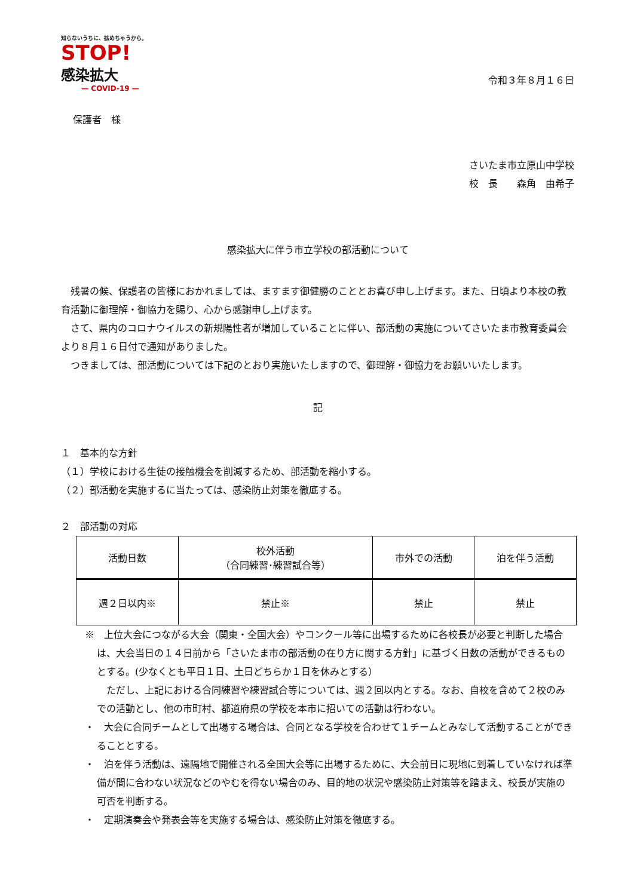知らないうちに、拡めちゃうから。
STOP!
感染拡大
— COVID-19 —
令和３年８月１６日
保護者　様
さいたま市立原山中学校
校　長　　森角　由希子
感染拡大に伴う市立学校の部活動について
　残暑の候、保護者の皆様におかれましては、ますます御健勝のこととお喜び申し上げます。また、日頃より本校の教育活動に御理解・御協力を賜り、心から感謝申し上げます。
　さて、県内のコロナウイルスの新規陽性者が増加していることに伴い、部活動の実施についてさいたま市教育委員会より８月１６日付で通知がありました。
　つきましては、部活動については下記のとおり実施いたしますので、御理解・御協力をお願いいたします。
記
１　基本的な方針
（１）学校における生徒の接触機会を削減するため、部活動を縮小する。
（２）部活動を実施するに当たっては、感染防止対策を徹底する。
２　部活動の対応
| 活動日数 | 校外活動 （合同練習･練習試合等） | 市外での活動 | 泊を伴う活動 |
| --- | --- | --- | --- |
| 週２日以内※ | 禁止※ | 禁止 | 禁止 |
※　上位大会につながる大会（関東・全国大会）やコンクール等に出場するために各校長が必要と判断した場合は、大会当日の１４日前から「さいたま市の部活動の在り方に関する方針」に基づく日数の活動ができるものとする。(少なくとも平日１日、土日どちらか１日を休みとする）
　ただし、上記における合同練習や練習試合等については、週２回以内とする。なお、自校を含めて２校のみでの活動とし、他の市町村、都道府県の学校を本市に招いての活動は行わない。
・　大会に合同チームとして出場する場合は、合同となる学校を合わせて１チームとみなして活動することができることとする。
・　泊を伴う活動は、遠隔地で開催される全国大会等に出場するために、大会前日に現地に到着していなければ準備が間に合わない状況などのやむを得ない場合のみ、目的地の状況や感染防止対策等を踏まえ、校長が実施の可否を判断する。
・　定期演奏会や発表会等を実施する場合は、感染防止対策を徹底する。